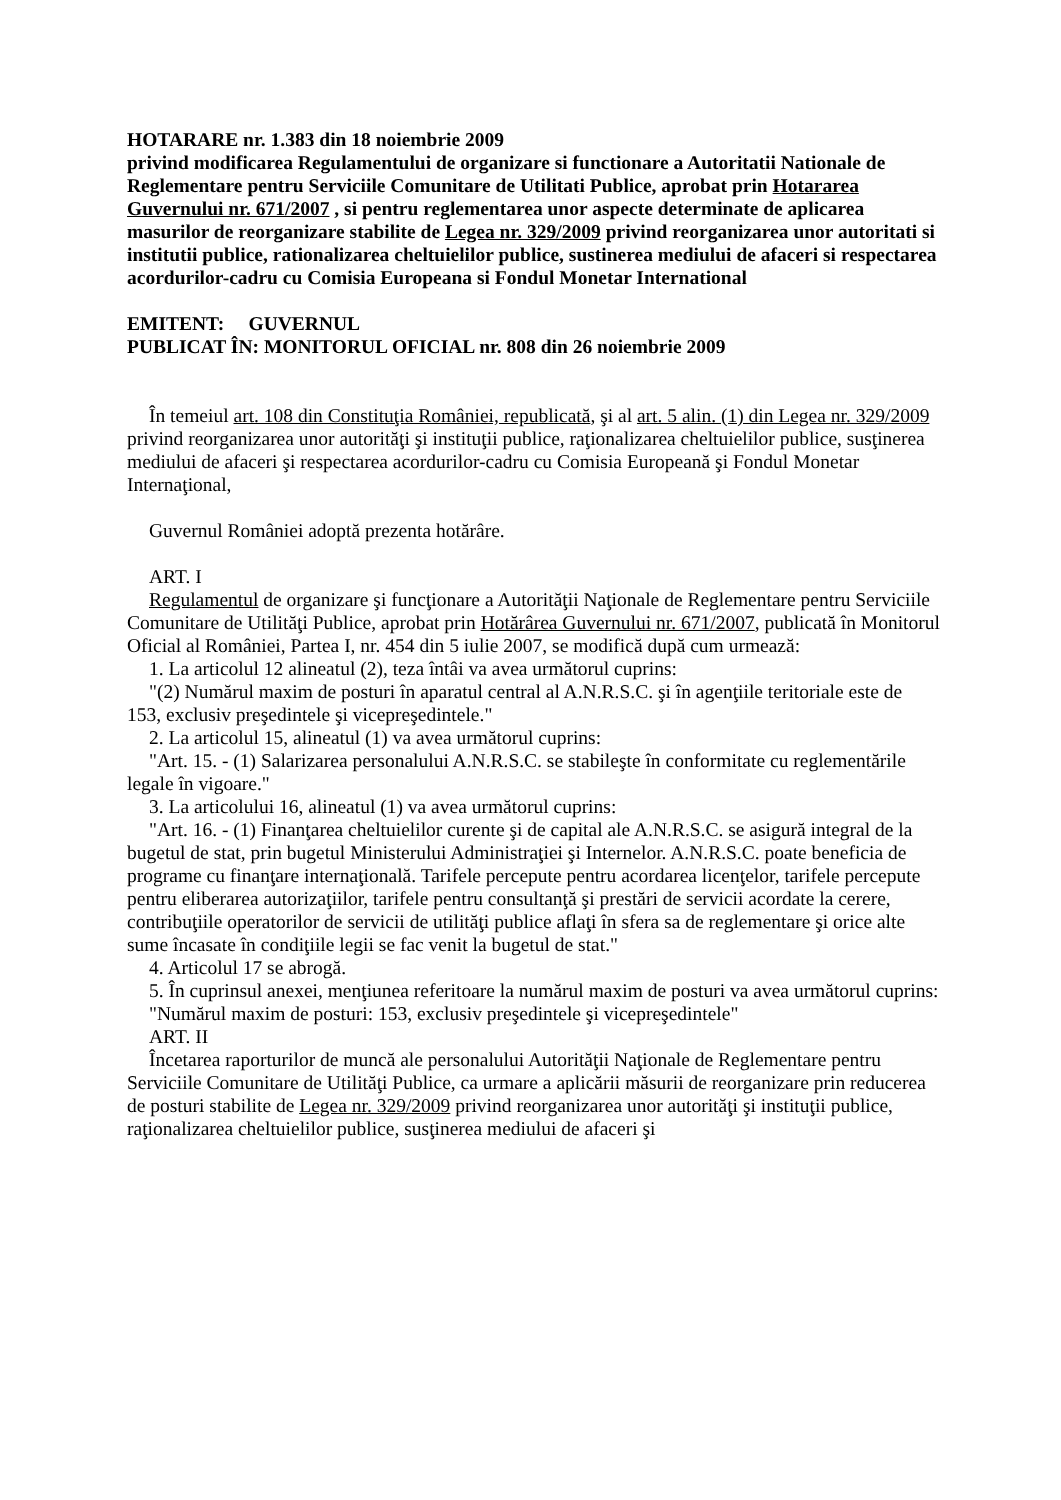HOTARARE nr. 1.383 din 18 noiembrie 2009
privind modificarea Regulamentului de organizare si functionare a Autoritatii Nationale de Reglementare pentru Serviciile Comunitare de Utilitati Publice, aprobat prin Hotararea Guvernului nr. 671/2007 , si pentru reglementarea unor aspecte determinate de aplicarea masurilor de reorganizare stabilite de Legea nr. 329/2009 privind reorganizarea unor autoritati si institutii publice, rationalizarea cheltuielilor publice, sustinerea mediului de afaceri si respectarea acordurilor-cadru cu Comisia Europeana si Fondul Monetar International
EMITENT: GUVERNUL
PUBLICAT ÎN: MONITORUL OFICIAL nr. 808 din 26 noiembrie 2009
În temeiul art. 108 din Constituţia României, republicată, şi al art. 5 alin. (1) din Legea nr. 329/2009 privind reorganizarea unor autorităţi şi instituţii publice, raţionalizarea cheltuielilor publice, susţinerea mediului de afaceri şi respectarea acordurilor-cadru cu Comisia Europeană şi Fondul Monetar Internaţional,
Guvernul României adoptă prezenta hotărâre.
ART. I
Regulamentul de organizare şi funcţionare a Autorităţii Naţionale de Reglementare pentru Serviciile Comunitare de Utilităţi Publice, aprobat prin Hotărârea Guvernului nr. 671/2007, publicată în Monitorul Oficial al României, Partea I, nr. 454 din 5 iulie 2007, se modifică după cum urmează:
1. La articolul 12 alineatul (2), teza întâi va avea următorul cuprins:
"(2) Numărul maxim de posturi în aparatul central al A.N.R.S.C. şi în agenţiile teritoriale este de 153, exclusiv preşedintele şi vicepreşedintele."
2. La articolul 15, alineatul (1) va avea următorul cuprins:
"Art. 15. - (1) Salarizarea personalului A.N.R.S.C. se stabileşte în conformitate cu reglementările legale în vigoare."
3. La articolului 16, alineatul (1) va avea următorul cuprins:
"Art. 16. - (1) Finanţarea cheltuielilor curente şi de capital ale A.N.R.S.C. se asigură integral de la bugetul de stat, prin bugetul Ministerului Administraţiei şi Internelor. A.N.R.S.C. poate beneficia de programe cu finanţare internaţională. Tarifele percepute pentru acordarea licenţelor, tarifele percepute pentru eliberarea autorizaţiilor, tarifele pentru consultanţă şi prestări de servicii acordate la cerere, contribuţiile operatorilor de servicii de utilităţi publice aflaţi în sfera sa de reglementare şi orice alte sume încasate în condiţiile legii se fac venit la bugetul de stat."
4. Articolul 17 se abrogă.
5. În cuprinsul anexei, menţiunea referitoare la numărul maxim de posturi va avea următorul cuprins:
"Numărul maxim de posturi: 153, exclusiv preşedintele şi vicepreşedintele"
ART. II
Încetarea raporturilor de muncă ale personalului Autorităţii Naţionale de Reglementare pentru Serviciile Comunitare de Utilităţi Publice, ca urmare a aplicării măsurii de reorganizare prin reducerea de posturi stabilite de Legea nr. 329/2009 privind reorganizarea unor autorităţi şi instituţii publice, raţionalizarea cheltuielilor publice, susţinerea mediului de afaceri şi